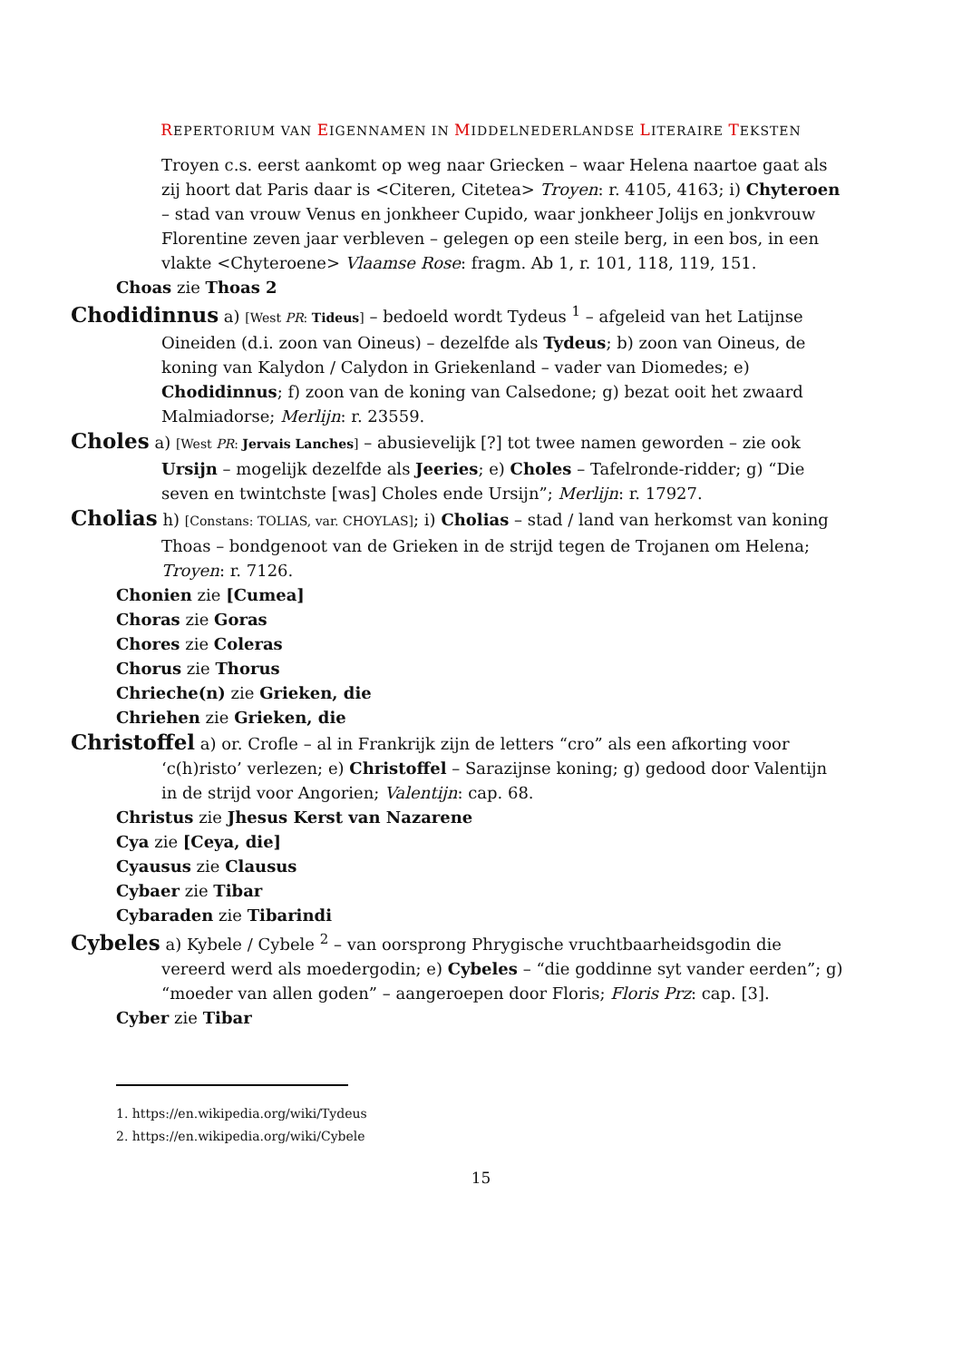REPERTORIUM VAN EIGENNAMEN IN MIDDELNEDERLANDSE LITERAIRE TEKSTEN
Troyen c.s. eerst aankomt op weg naar Griecken – waar Helena naartoe gaat als zij hoort dat Paris daar is <Citeren, Citetea> Troyen: r. 4105, 4163; i) Chyteroen – stad van vrouw Venus en jonkheer Cupido, waar jonkheer Jolijs en jonkvrouw Florentine zeven jaar verbleven – gelegen op een steile berg, in een bos, in een vlakte <Chyteroene> Vlaamse Rose: fragm. Ab 1, r. 101, 118, 119, 151.
Choas zie Thoas 2
Chodidinnus a) [West PR: Tideus] – bedoeld wordt Tydeus <sup>1</sup> – afgeleid van het Latijnse Oineiden (d.i. zoon van Oineus) – dezelfde als Tydeus; b) zoon van Oineus, de koning van Kalydon / Calydon in Griekenland – vader van Diomedes; e) Chodidinnus; f) zoon van de koning van Calsedone; g) bezat ooit het zwaard Malmiadorse; Merlijn: r. 23559.
Choles a) [West PR: Jervais Lanches] – abusievelijk [?] tot twee namen geworden – zie ook Ursijn – mogelijk dezelfde als Jeeries; e) Choles – Tafelronde-ridder; g) “Die seven en twintchste [was] Choles ende Ursijn”; Merlijn: r. 17927.
Cholias h) [Constans: TOLIAS, var. CHOYLAS]; i) Cholias – stad / land van herkomst van koning Thoas – bondgenoot van de Grieken in de strijd tegen de Trojanen om Helena; Troyen: r. 7126.
Chonien zie [Cumea]
Choras zie Goras
Chores zie Coleras
Chorus zie Thorus
Chrieche(n) zie Grieken, die
Chriehen zie Grieken, die
Christoffel a) or. Crofle – al in Frankrijk zijn de letters “cro” als een afkorting voor ‘c(h)risto’ verlezen; e) Christoffel – Sarazijnse koning; g) gedood door Valentijn in de strijd voor Angorien; Valentijn: cap. 68.
Christus zie Jhesus Kerst van Nazarene
Cya zie [Ceya, die]
Cyausus zie Clausus
Cybaer zie Tibar
Cybaraden zie Tibarindi
Cybeles a) Kybele / Cybele <sup>2</sup> – van oorsprong Phrygische vruchtbaarheidsgodin die vereerd werd als moedergodin; e) Cybeles – “die goddinne syt vander eerden”; g) “moeder van allen goden” – aangeroepen door Floris; Floris Prz: cap. [3].
Cyber zie Tibar
1. https://en.wikipedia.org/wiki/Tydeus
2. https://en.wikipedia.org/wiki/Cybele
15